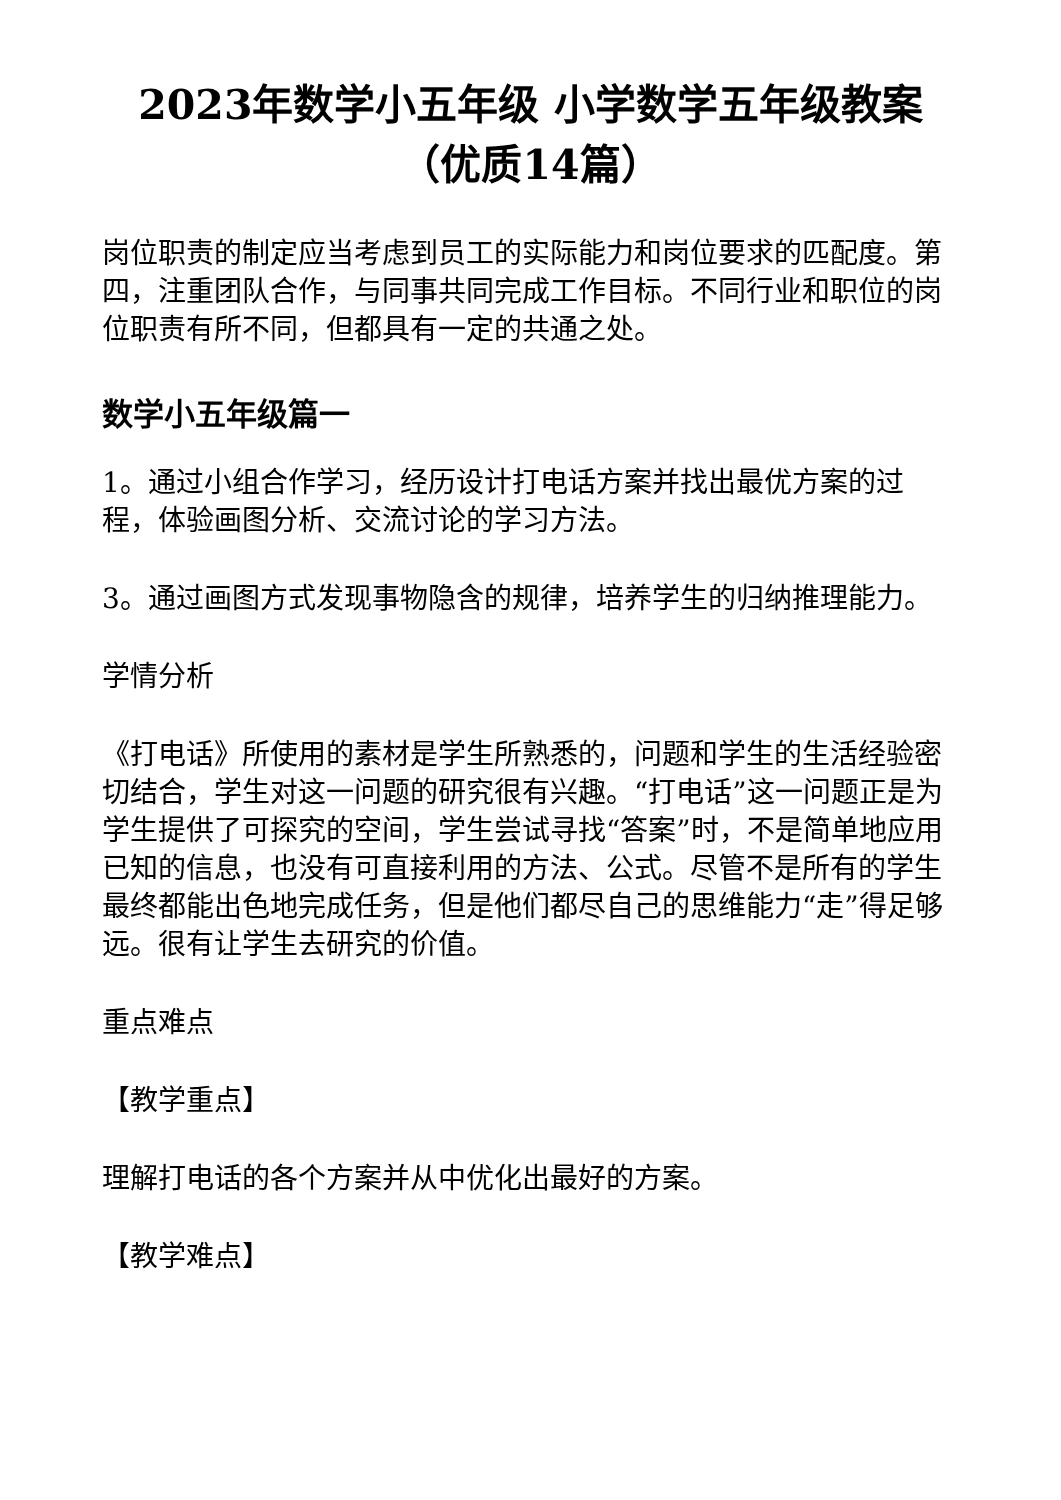2023年数学小五年级 小学数学五年级教案（优质14篇）
岗位职责的制定应当考虑到员工的实际能力和岗位要求的匹配度。第四，注重团队合作，与同事共同完成工作目标。不同行业和职位的岗位职责有所不同，但都具有一定的共通之处。
数学小五年级篇一
1。通过小组合作学习，经历设计打电话方案并找出最优方案的过程，体验画图分析、交流讨论的学习方法。
3。通过画图方式发现事物隐含的规律，培养学生的归纳推理能力。
学情分析
《打电话》所使用的素材是学生所熟悉的，问题和学生的生活经验密切结合，学生对这一问题的研究很有兴趣。“打电话”这一问题正是为学生提供了可探究的空间，学生尝试寻找“答案”时，不是简单地应用已知的信息，也没有可直接利用的方法、公式。尽管不是所有的学生最终都能出色地完成任务，但是他们都尽自己的思维能力“走”得足够远。很有让学生去研究的价值。
重点难点
【教学重点】
理解打电话的各个方案并从中优化出最好的方案。
【教学难点】